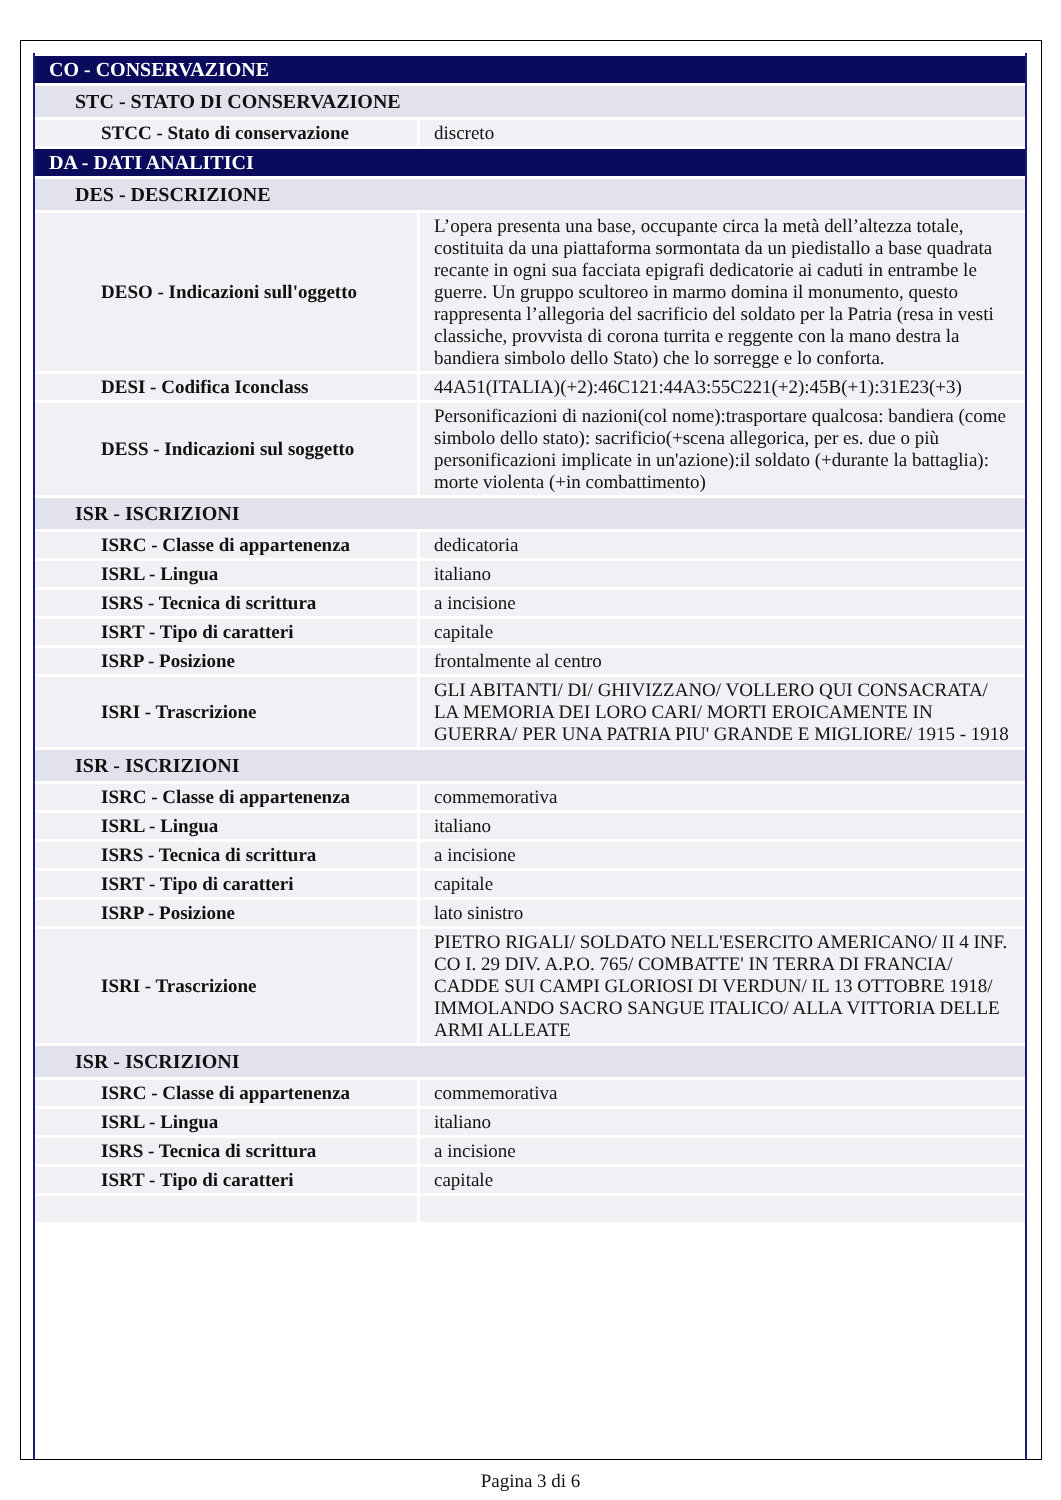| CO - CONSERVAZIONE | |
| STC - STATO DI CONSERVAZIONE | |
| STCC - Stato di conservazione | discreto |
| DA - DATI ANALITICI | |
| DES - DESCRIZIONE | |
| DESO - Indicazioni sull'oggetto | L’opera presenta una base, occupante circa la metà dell’altezza totale, costituita da una piattaforma sormontata da un piedistallo a base quadrata recante in ogni sua facciata epigrafi dedicatorie ai caduti in entrambe le guerre. Un gruppo scultoreo in marmo domina il monumento, questo rappresenta l’allegoria del sacrificio del soldato per la Patria (resa in vesti classiche, provvista di corona turrita e reggente con la mano destra la bandiera simbolo dello Stato) che lo sorregge e lo conforta. |
| DESI - Codifica Iconclass | 44A51(ITALIA)(+2):46C121:44A3:55C221(+2):45B(+1):31E23(+3) |
| DESS - Indicazioni sul soggetto | Personificazioni di nazioni(col nome):trasportare qualcosa: bandiera (come simbolo dello stato): sacrificio(+scena allegorica, per es. due o più personificazioni implicate in un'azione):il soldato (+durante la battaglia): morte violenta (+in combattimento) |
| ISR - ISCRIZIONI | |
| ISRC - Classe di appartenenza | dedicatoria |
| ISRL - Lingua | italiano |
| ISRS - Tecnica di scrittura | a incisione |
| ISRT - Tipo di caratteri | capitale |
| ISRP - Posizione | frontalmente al centro |
| ISRI - Trascrizione | GLI ABITANTI/ DI/ GHIVIZZANO/ VOLLERO QUI CONSACRATA/ LA MEMORIA DEI LORO CARI/ MORTI EROICAMENTE IN GUERRA/ PER UNA PATRIA PIU' GRANDE E MIGLIORE/ 1915 - 1918 |
| ISR - ISCRIZIONI | |
| ISRC - Classe di appartenenza | commemorativa |
| ISRL - Lingua | italiano |
| ISRS - Tecnica di scrittura | a incisione |
| ISRT - Tipo di caratteri | capitale |
| ISRP - Posizione | lato sinistro |
| ISRI - Trascrizione | PIETRO RIGALI/ SOLDATO NELL'ESERCITO AMERICANO/ II 4 INF. CO I. 29 DIV. A.P.O. 765/ COMBATTE' IN TERRA DI FRANCIA/ CADDE SUI CAMPI GLORIOSI DI VERDUN/ IL 13 OTTOBRE 1918/ IMMOLANDO SACRO SANGUE ITALICO/ ALLA VITTORIA DELLE ARMI ALLEATE |
| ISR - ISCRIZIONI | |
| ISRC - Classe di appartenenza | commemorativa |
| ISRL - Lingua | italiano |
| ISRS - Tecnica di scrittura | a incisione |
| ISRT - Tipo di caratteri | capitale |
Pagina 3 di 6